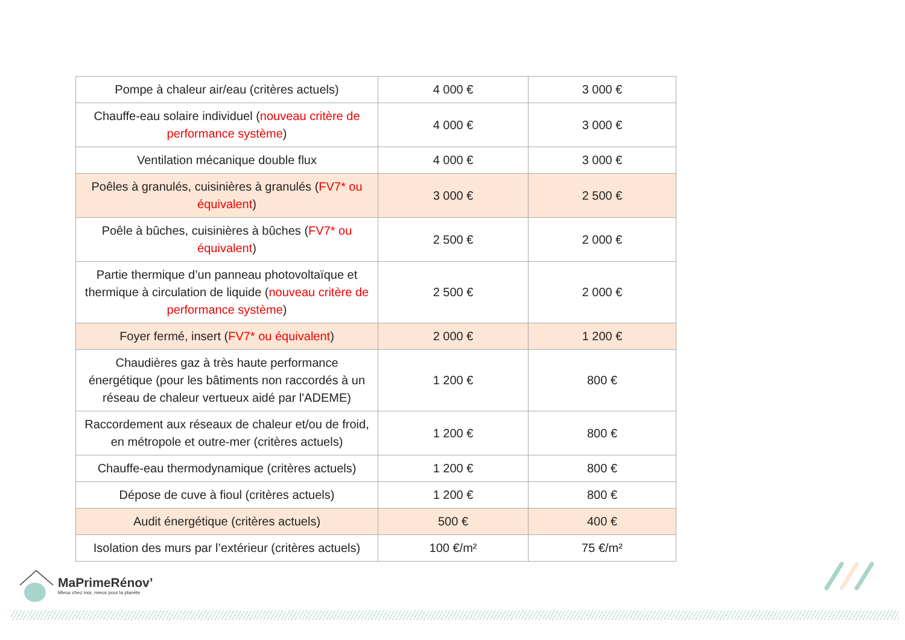| Pompe à chaleur air/eau (critères actuels) | 4 000 € | 3 000 € |
| Chauffe-eau solaire individuel ( nouveau critère de performance système ) | 4 000 € | 3 000 € |
| Ventilation mécanique double flux | 4 000 € | 3 000 € |
| Poêles à granulés, cuisinières à granulés ( FV7* ou équivalent ) | 3 000 € | 2 500 € |
| Poêle à bûches, cuisinières à bûches ( FV7* ou équivalent ) | 2 500 € | 2 000 € |
| Partie thermique d’un panneau photovoltaïque et thermique à circulation de liquide ( nouveau critère de performance système ) | 2 500 € | 2 000 € |
| Foyer fermé, insert ( FV7* ou équivalent ) | 2 000 € | 1 200 € |
| Chaudières gaz à très haute performance énergétique (pour les bâtiments non raccordés à un réseau de chaleur vertueux aidé par l'ADEME) | 1 200 € | 800 € |
| Raccordement aux réseaux de chaleur et/ou de froid, en métropole et outre-mer (critères actuels) | 1 200 € | 800 € |
| Chauffe-eau thermodynamique (critères actuels) | 1 200 € | 800 € |
| Dépose de cuve à fioul (critères actuels) | 1 200 € | 800 € |
| Audit énergétique (critères actuels) | 500 € | 400 € |
| Isolation des murs par l’extérieur (critères actuels) | 100 €/m² | 75 €/m² |
MaPrimeRénov’
Mieux chez moi, mieux pour la planète